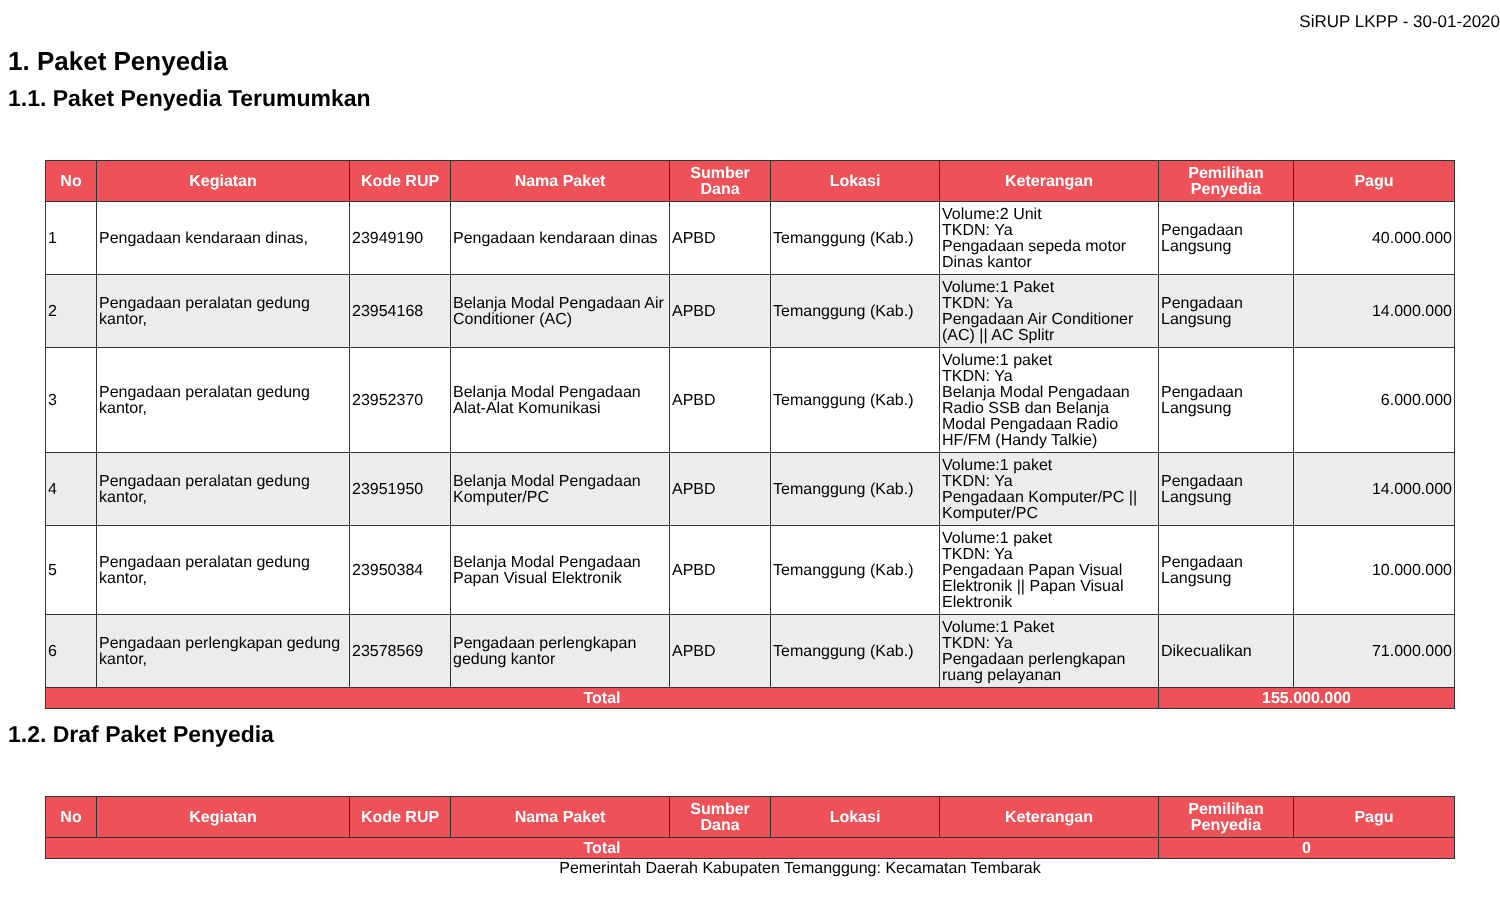SiRUP LKPP - 30-01-2020
1. Paket Penyedia
1.1. Paket Penyedia Terumumkan
| No | Kegiatan | Kode RUP | Nama Paket | Sumber Dana | Lokasi | Keterangan | Pemilihan Penyedia | Pagu |
| --- | --- | --- | --- | --- | --- | --- | --- | --- |
| 1 | Pengadaan kendaraan dinas, | 23949190 | Pengadaan kendaraan dinas | APBD | Temanggung (Kab.) | Volume:2 Unit TKDN: Ya Pengadaan sepeda motor Dinas kantor | Pengadaan Langsung | 40.000.000 |
| 2 | Pengadaan peralatan gedung kantor, | 23954168 | Belanja Modal Pengadaan Air Conditioner (AC) | APBD | Temanggung (Kab.) | Volume:1 Paket TKDN: Ya Pengadaan Air Conditioner (AC) // AC Splitr | Pengadaan Langsung | 14.000.000 |
| 3 | Pengadaan peralatan gedung kantor, | 23952370 | Belanja Modal Pengadaan Alat-Alat Komunikasi | APBD | Temanggung (Kab.) | Volume:1 paket TKDN: Ya Belanja Modal Pengadaan Radio SSB dan Belanja Modal Pengadaan Radio HF/FM (Handy Talkie) | Pengadaan Langsung | 6.000.000 |
| 4 | Pengadaan peralatan gedung kantor, | 23951950 | Belanja Modal Pengadaan Komputer/PC | APBD | Temanggung (Kab.) | Volume:1 paket TKDN: Ya Pengadaan Komputer/PC // Komputer/PC | Pengadaan Langsung | 14.000.000 |
| 5 | Pengadaan peralatan gedung kantor, | 23950384 | Belanja Modal Pengadaan Papan Visual Elektronik | APBD | Temanggung (Kab.) | Volume:1 paket TKDN: Ya Pengadaan Papan Visual Elektronik // Papan Visual Elektronik | Pengadaan Langsung | 10.000.000 |
| 6 | Pengadaan perlengkapan gedung kantor, | 23578569 | Pengadaan perlengkapan gedung kantor | APBD | Temanggung (Kab.) | Volume:1 Paket TKDN: Ya Pengadaan perlengkapan ruang pelayanan | Dikecualikan | 71.000.000 |
| Total | | | | | | | 155.000.000 | |
1.2. Draf Paket Penyedia
| No | Kegiatan | Kode RUP | Nama Paket | Sumber Dana | Lokasi | Keterangan | Pemilihan Penyedia | Pagu |
| --- | --- | --- | --- | --- | --- | --- | --- | --- |
| Total | | | | | | | 0 | |
Pemerintah Daerah Kabupaten Temanggung: Kecamatan Tembarak